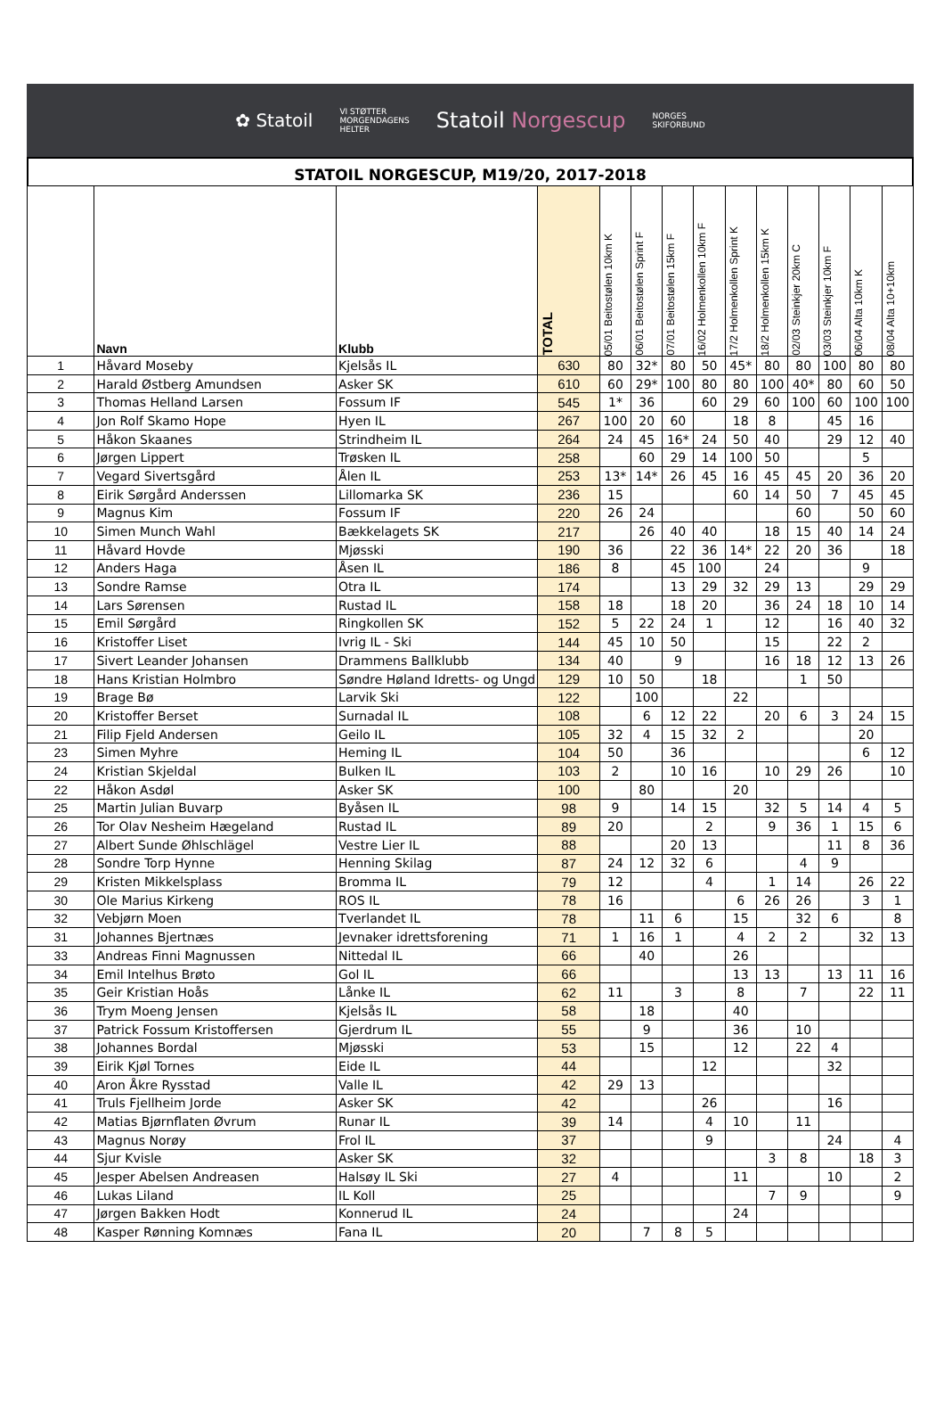✿ Statoil
VI STØTTER
MORGENDAGENS
HELTER
Statoil Norgescup
NORGES
SKIFORBUND
STATOIL NORGESCUP, M19/20, 2017-2018
| | Navn | Klubb | TOTAL | 05/01 Beitostølen 10km K | 06/01 Beitostølen Sprint F | 07/01 Beitostølen 15km F | 16/02 Holmenkollen 10km F | 17/2 Holmenkollen Sprint K | 18/2 Holmenkollen 15km K | 02/03 Steinkjer 20km C | 03/03 Steinkjer 10km F | 06/04 Alta 10km K | 08/04 Alta 10+10km |
| --- | --- | --- | --- | --- | --- | --- | --- | --- | --- | --- | --- | --- | --- |
| 1 | Håvard Moseby | Kjelsås IL | 630 | 80 | 32* | 80 | 50 | 45* | 80 | 80 | 100 | 80 | 80 |
| 2 | Harald Østberg Amundsen | Asker SK | 610 | 60 | 29* | 100 | 80 | 80 | 100 | 40* | 80 | 60 | 50 |
| 3 | Thomas Helland Larsen | Fossum IF | 545 | 1* | 36 | | 60 | 29 | 60 | 100 | 60 | 100 | 100 |
| 4 | Jon Rolf Skamo Hope | Hyen IL | 267 | 100 | 20 | 60 | | 18 | 8 | | 45 | 16 | |
| 5 | Håkon Skaanes | Strindheim IL | 264 | 24 | 45 | 16* | 24 | 50 | 40 | | 29 | 12 | 40 |
| 6 | Jørgen Lippert | Trøsken IL | 258 | | 60 | 29 | 14 | 100 | 50 | | | 5 | |
| 7 | Vegard Sivertsgård | Ålen IL | 253 | 13* | 14* | 26 | 45 | 16 | 45 | 45 | 20 | 36 | 20 |
| 8 | Eirik Sørgård Anderssen | Lillomarka SK | 236 | 15 | | | | 60 | 14 | 50 | 7 | 45 | 45 |
| 9 | Magnus Kim | Fossum IF | 220 | 26 | 24 | | | | | 60 | | 50 | 60 |
| 10 | Simen Munch Wahl | Bækkelagets SK | 217 | | 26 | 40 | 40 | | 18 | 15 | 40 | 14 | 24 |
| 11 | Håvard Hovde | Mjøsski | 190 | 36 | | 22 | 36 | 14* | 22 | 20 | 36 | | 18 |
| 12 | Anders Haga | Åsen IL | 186 | 8 | | 45 | 100 | | 24 | | | 9 | |
| 13 | Sondre Ramse | Otra IL | 174 | | | 13 | 29 | 32 | 29 | 13 | | 29 | 29 |
| 14 | Lars Sørensen | Rustad IL | 158 | 18 | | 18 | 20 | | 36 | 24 | 18 | 10 | 14 |
| 15 | Emil Sørgård | Ringkollen SK | 152 | 5 | 22 | 24 | 1 | | 12 | | 16 | 40 | 32 |
| 16 | Kristoffer Liset | Ivrig IL - Ski | 144 | 45 | 10 | 50 | | | 15 | | 22 | 2 | |
| 17 | Sivert Leander Johansen | Drammens Ballklubb | 134 | 40 | | 9 | | | 16 | 18 | 12 | 13 | 26 |
| 18 | Hans Kristian Holmbro | Søndre Høland Idretts- og Ungd | 129 | 10 | 50 | | 18 | | | 1 | 50 | | |
| 19 | Brage Bø | Larvik Ski | 122 | | 100 | | | 22 | | | | | |
| 20 | Kristoffer Berset | Surnadal IL | 108 | | 6 | 12 | 22 | | 20 | 6 | 3 | 24 | 15 |
| 21 | Filip Fjeld Andersen | Geilo IL | 105 | 32 | 4 | 15 | 32 | 2 | | | | 20 | |
| 23 | Simen Myhre | Heming IL | 104 | 50 | | 36 | | | | | | 6 | 12 |
| 24 | Kristian Skjeldal | Bulken IL | 103 | 2 | | 10 | 16 | | 10 | 29 | 26 | | 10 |
| 22 | Håkon Asdøl | Asker SK | 100 | | 80 | | | 20 | | | | | |
| 25 | Martin Julian Buvarp | Byåsen IL | 98 | 9 | | 14 | 15 | | 32 | 5 | 14 | 4 | 5 |
| 26 | Tor Olav Nesheim Hægeland | Rustad IL | 89 | 20 | | | 2 | | 9 | 36 | 1 | 15 | 6 |
| 27 | Albert Sunde Øhlschlägel | Vestre Lier IL | 88 | | | 20 | 13 | | | | 11 | 8 | 36 |
| 28 | Sondre Torp Hynne | Henning Skilag | 87 | 24 | 12 | 32 | 6 | | | 4 | 9 | | |
| 29 | Kristen Mikkelsplass | Bromma IL | 79 | 12 | | | 4 | | 1 | 14 | | 26 | 22 |
| 30 | Ole Marius Kirkeng | ROS IL | 78 | 16 | | | | 6 | 26 | 26 | | 3 | 1 |
| 32 | Vebjørn Moen | Tverlandet IL | 78 | | 11 | 6 | | 15 | | 32 | 6 | | 8 |
| 31 | Johannes Bjertnæs | Jevnaker idrettsforening | 71 | 1 | 16 | 1 | | 4 | 2 | 2 | | 32 | 13 |
| 33 | Andreas Finni Magnussen | Nittedal IL | 66 | | 40 | | | 26 | | | | | |
| 34 | Emil Intelhus Brøto | Gol IL | 66 | | | | | 13 | 13 | | 13 | 11 | 16 |
| 35 | Geir Kristian Hoås | Lånke IL | 62 | 11 | | 3 | | 8 | | 7 | | 22 | 11 |
| 36 | Trym Moeng Jensen | Kjelsås IL | 58 | | 18 | | | 40 | | | | | |
| 37 | Patrick Fossum Kristoffersen | Gjerdrum IL | 55 | | 9 | | | 36 | | 10 | | | |
| 38 | Johannes Bordal | Mjøsski | 53 | | 15 | | | 12 | | 22 | 4 | | |
| 39 | Eirik Kjøl Tornes | Eide IL | 44 | | | | 12 | | | | 32 | | |
| 40 | Aron Åkre Rysstad | Valle IL | 42 | 29 | 13 | | | | | | | | |
| 41 | Truls Fjellheim Jorde | Asker SK | 42 | | | | 26 | | | | 16 | | |
| 42 | Matias Bjørnflaten Øvrum | Runar IL | 39 | 14 | | | 4 | 10 | | 11 | | | |
| 43 | Magnus Norøy | Frol IL | 37 | | | | 9 | | | | 24 | | 4 |
| 44 | Sjur Kvisle | Asker SK | 32 | | | | | | 3 | 8 | | 18 | 3 |
| 45 | Jesper Abelsen Andreasen | Halsøy IL Ski | 27 | 4 | | | | 11 | | | 10 | | 2 |
| 46 | Lukas Liland | IL Koll | 25 | | | | | | 7 | 9 | | | 9 |
| 47 | Jørgen Bakken Hodt | Konnerud IL | 24 | | | | | 24 | | | | | |
| 48 | Kasper Rønning Komnæs | Fana IL | 20 | | 7 | 8 | 5 | | | | | | |